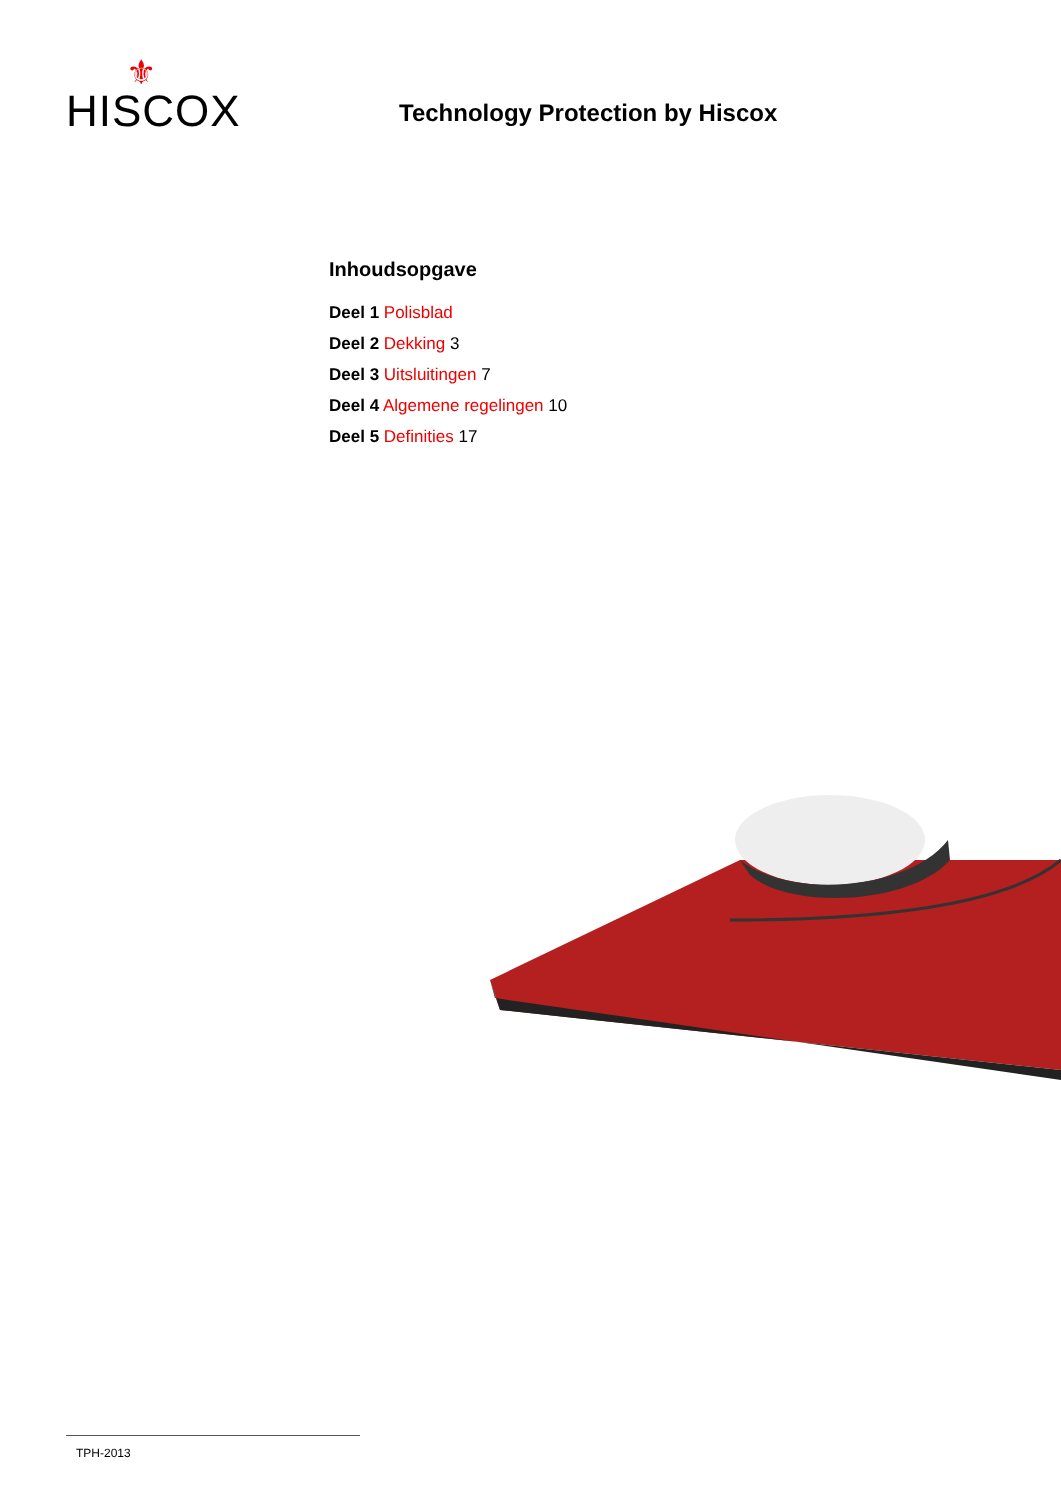⚜
HISCOX
Technology Protection by Hiscox
Inhoudsopgave
Deel 1 Polisblad
Deel 2 Dekking 3
Deel 3 Uitsluitingen 7
Deel 4 Algemene regelingen 10
Deel 5 Definities 17
TPH-2013